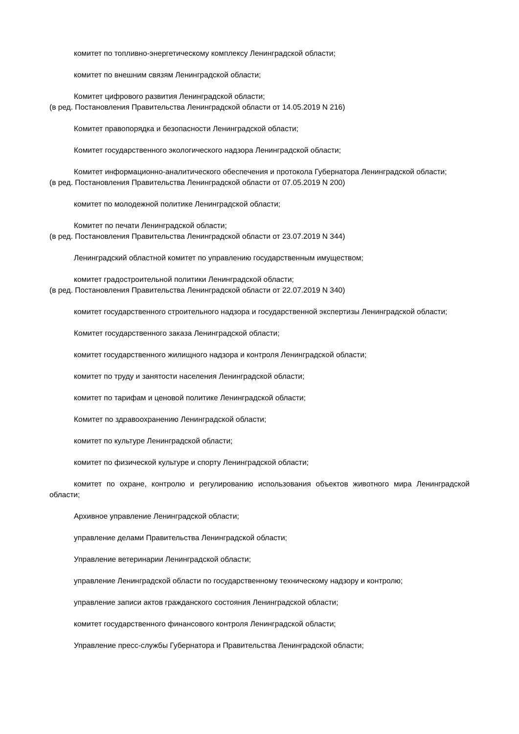комитет по топливно-энергетическому комплексу Ленинградской области;
комитет по внешним связям Ленинградской области;
Комитет цифрового развития Ленинградской области;
(в ред. Постановления Правительства Ленинградской области от 14.05.2019 N 216)
Комитет правопорядка и безопасности Ленинградской области;
Комитет государственного экологического надзора Ленинградской области;
Комитет информационно-аналитического обеспечения и протокола Губернатора Ленинградской области;
(в ред. Постановления Правительства Ленинградской области от 07.05.2019 N 200)
комитет по молодежной политике Ленинградской области;
Комитет по печати Ленинградской области;
(в ред. Постановления Правительства Ленинградской области от 23.07.2019 N 344)
Ленинградский областной комитет по управлению государственным имуществом;
комитет градостроительной политики Ленинградской области;
(в ред. Постановления Правительства Ленинградской области от 22.07.2019 N 340)
комитет государственного строительного надзора и государственной экспертизы Ленинградской области;
Комитет государственного заказа Ленинградской области;
комитет государственного жилищного надзора и контроля Ленинградской области;
комитет по труду и занятости населения Ленинградской области;
комитет по тарифам и ценовой политике Ленинградской области;
Комитет по здравоохранению Ленинградской области;
комитет по культуре Ленинградской области;
комитет по физической культуре и спорту Ленинградской области;
комитет по охране, контролю и регулированию использования объектов животного мира Ленинградской области;
Архивное управление Ленинградской области;
управление делами Правительства Ленинградской области;
Управление ветеринарии Ленинградской области;
управление Ленинградской области по государственному техническому надзору и контролю;
управление записи актов гражданского состояния Ленинградской области;
комитет государственного финансового контроля Ленинградской области;
Управление пресс-службы Губернатора и Правительства Ленинградской области;